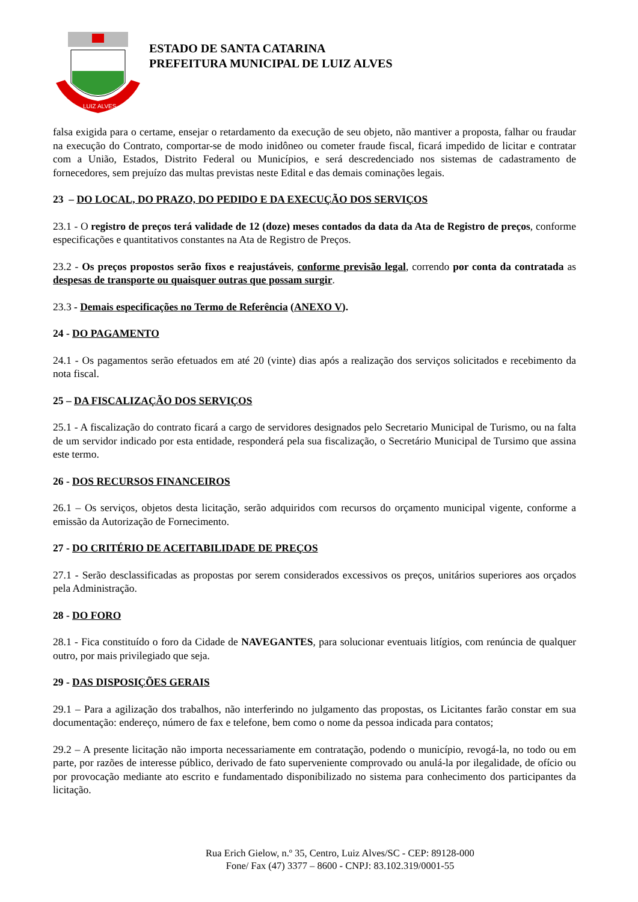LUIZ ALVES
ESTADO DE SANTA CATARINA
PREFEITURA MUNICIPAL DE LUIZ ALVES
falsa exigida para o certame, ensejar o retardamento da execução de seu objeto, não mantiver a proposta, falhar ou fraudar na execução do Contrato, comportar-se de modo inidôneo ou cometer fraude fiscal, ficará impedido de licitar e contratar com a União, Estados, Distrito Federal ou Municípios, e será descredenciado nos sistemas de cadastramento de fornecedores, sem prejuízo das multas previstas neste Edital e das demais cominações legais.
23 – DO LOCAL, DO PRAZO, DO PEDIDO E DA EXECUÇÃO DOS SERVIÇOS
23.1 - O registro de preços terá validade de 12 (doze) meses contados da data da Ata de Registro de preços, conforme especificações e quantitativos constantes na Ata de Registro de Preços.
23.2 - Os preços propostos serão fixos e reajustáveis, conforme previsão legal, correndo por conta da contratada as despesas de transporte ou quaisquer outras que possam surgir.
23.3 - Demais especificações no Termo de Referência (ANEXO V).
24 - DO PAGAMENTO
24.1 - Os pagamentos serão efetuados em até 20 (vinte) dias após a realização dos serviços solicitados e recebimento da nota fiscal.
25 – DA FISCALIZAÇÃO DOS SERVIÇOS
25.1 - A fiscalização do contrato ficará a cargo de servidores designados pelo Secretario Municipal de Turismo, ou na falta de um servidor indicado por esta entidade, responderá pela sua fiscalização, o Secretário Municipal de Tursimo que assina este termo.
26 - DOS RECURSOS FINANCEIROS
26.1 – Os serviços, objetos desta licitação, serão adquiridos com recursos do orçamento municipal vigente, conforme a emissão da Autorização de Fornecimento.
27 - DO CRITÉRIO DE ACEITABILIDADE DE PREÇOS
27.1 - Serão desclassificadas as propostas por serem considerados excessivos os preços, unitários superiores aos orçados pela Administração.
28 - DO FORO
28.1 - Fica constituído o foro da Cidade de NAVEGANTES, para solucionar eventuais litígios, com renúncia de qualquer outro, por mais privilegiado que seja.
29 - DAS DISPOSIÇÕES GERAIS
29.1 – Para a agilização dos trabalhos, não interferindo no julgamento das propostas, os Licitantes farão constar em sua documentação: endereço, número de fax e telefone, bem como o nome da pessoa indicada para contatos;
29.2 – A presente licitação não importa necessariamente em contratação, podendo o município, revogá-la, no todo ou em parte, por razões de interesse público, derivado de fato superveniente comprovado ou anulá-la por ilegalidade, de ofício ou por provocação mediante ato escrito e fundamentado disponibilizado no sistema para conhecimento dos participantes da licitação.
Rua Erich Gielow, n.º 35, Centro, Luiz Alves/SC - CEP: 89128-000
Fone/ Fax (47) 3377 – 8600 - CNPJ: 83.102.319/0001-55